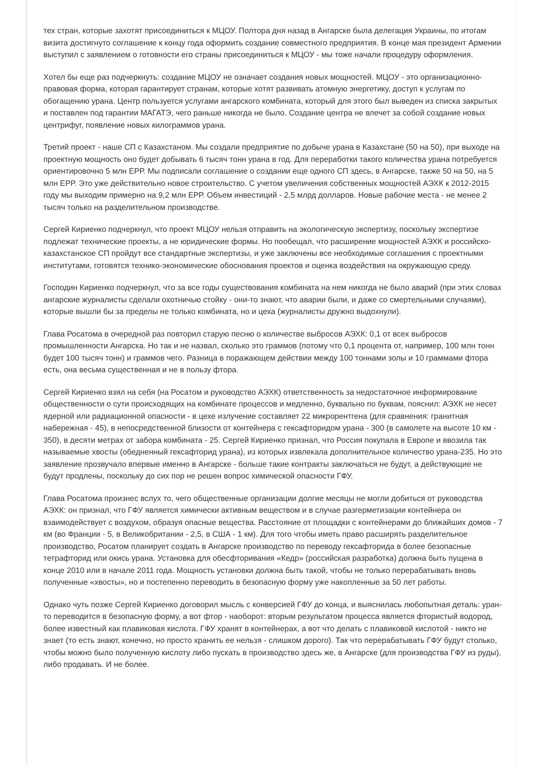тех стран, которые захотят присоединиться к МЦОУ. Полтора дня назад в Ангарске была делегация Украины, по итогам визита достигнуто соглашение к концу года оформить создание совместного предприятия. В конце мая президент Армении выступил с заявлением о готовности его страны присоединиться к МЦОУ - мы тоже начали процедуру оформления.
Хотел бы еще раз подчеркнуть: создание МЦОУ не означает создания новых мощностей. МЦОУ - это организационно-правовая форма, которая гарантирует странам, которые хотят развивать атомную энергетику, доступ к услугам по обогащению урана. Центр пользуется услугами ангарского комбината, который для этого был выведен из списка закрытых и поставлен под гарантии МАГАТЭ, чего раньше никогда не было. Создание центра не влечет за собой создание новых центрифуг, появление новых килограммов урана.
Третий проект - наше СП с Казахстаном. Мы создали предприятие по добыче урана в Казахстане (50 на 50), при выходе на проектную мощность оно будет добывать 6 тысяч тонн урана в год. Для переработки такого количества урана потребуется ориентировочно 5 млн ЕРР. Мы подписали соглашение о создании еще одного СП здесь, в Ангарске, также 50 на 50, на 5 млн ЕРР. Это уже действительно новое строительство. С учетом увеличения собственных мощностей АЭХК к 2012-2015 году мы выходим примерно на 9,2 млн ЕРР. Объем инвестиций - 2,5 млрд долларов. Новые рабочие места - не менее 2 тысяч только на разделительном производстве.
Сергей Кириенко подчеркнул, что проект МЦОУ нельзя отправить на экологическую экспертизу, поскольку экспертизе подлежат технические проекты, а не юридические формы. Но пообещал, что расширение мощностей АЭХК и российско-казахстанское СП пройдут все стандартные экспертизы, и уже заключены все необходимые соглашения с проектными институтами, готовятся технико-экономические обоснования проектов и оценка воздействия на окружающую среду.
Господин Кириенко подчеркнул, что за все годы существования комбината на нем никогда не было аварий (при этих словах ангарские журналисты сделали охотничью стойку - они-то знают, что аварии были, и даже со смертельными случаями), которые вышли бы за пределы не только комбината, но и цеха (журналисты дружно выдохнули).
Глава Росатома в очередной раз повторил старую песню о количестве выбросов АЭХК: 0,1 от всех выбросов промышленности Ангарска. Но так и не назвал, сколько это граммов (потому что 0,1 процента от, например, 100 млн тонн будет 100 тысяч тонн) и граммов чего. Разница в поражающем действии между 100 тоннами золы и 10 граммами фтора есть, она весьма существенная и не в пользу фтора.
Сергей Кириенко взял на себя (на Росатом и руководство АЭХК) ответственность за недостаточное информирование общественности о сути происходящих на комбинате процессов и медленно, буквально по буквам, пояснил: АЭХК не несет ядерной или радиационной опасности - в цехе излучение составляет 22 микрорентгена (для сравнения: гранитная набережная - 45), в непосредственной близости от контейнера с гексафторидом урана - 300 (в самолете на высоте 10 км - 350), в десяти метрах от забора комбината - 25. Сергей Кириенко признал, что Россия покупала в Европе и ввозила так называемые хвосты (обедненный гексафторид урана), из которых извлекала дополнительное количество урана-235. Но это заявление прозвучало впервые именно в Ангарске - больше такие контракты заключаться не будут, а действующие не будут продлены, поскольку до сих пор не решен вопрос химической опасности ГФУ.
Глава Росатома произнес вслух то, чего общественные организации долгие месяцы не могли добиться от руководства АЭХК: он признал, что ГФУ является химически активным веществом и в случае разгерметизации контейнера он взаимодействует с воздухом, образуя опасные вещества. Расстояние от площадки с контейнерами до ближайших домов - 7 км (во Франции - 5, в Великобритании - 2,5, в США - 1 км). Для того чтобы иметь право расширять разделительное производство, Росатом планирует создать в Ангарске производство по переводу гексафторида в более безопасные тетрафторид или окись урана. Установка для обесфторивания «Кедр» (российская разработка) должна быть пущена в конце 2010 или в начале 2011 года. Мощность установки должна быть такой, чтобы не только перерабатывать вновь полученные «хвосты», но и постепенно переводить в безопасную форму уже накопленные за 50 лет работы.
Однако чуть позже Сергей Кириенко договорил мысль с конверсией ГФУ до конца, и выяснилась любопытная деталь: уран-то переводится в безопасную форму, а вот фтор - наоборот: вторым результатом процесса является фтористый водород, более известный как плавиковая кислота. ГФУ хранят в контейнерах, а вот что делать с плавиковой кислотой - никто не знает (то есть знают, конечно, но просто хранить ее нельзя - слишком дорого). Так что перерабатывать ГФУ будут столько, чтобы можно было полученную кислоту либо пускать в производство здесь же, в Ангарске (для производства ГФУ из руды), либо продавать. И не более.